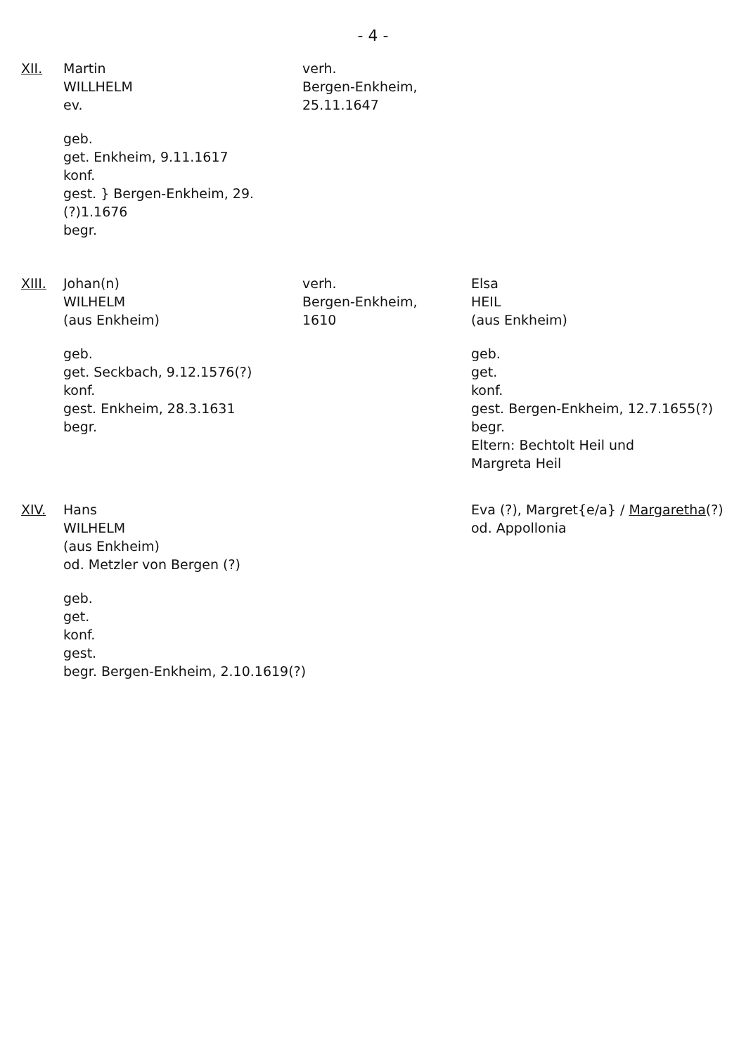- 4 -
XII. Martin
WILLHELM
ev.
geb.
get. Enkheim, 9.11.1617
konf.
gest. } Bergen-Enkheim, 29.(?)1.1676
begr.
verh.
Bergen-Enkheim,
25.11.1647
XIII. Johan(n)
WILHELM
(aus Enkheim)
geb.
get. Seckbach, 9.12.1576(?)
konf.
gest. Enkheim, 28.3.1631
begr.
verh.
Bergen-Enkheim,
1610
Elsa
HEIL
(aus Enkheim)
geb.
get.
konf.
gest. Bergen-Enkheim, 12.7.1655(?)
begr.
Eltern: Bechtolt Heil und
Margreta Heil
XIV. Hans
WILHELM
(aus Enkheim)
od. Metzler von Bergen (?)
geb.
get.
konf.
gest.
begr. Bergen-Enkheim, 2.10.1619(?)
Eva (?), Margret{e/a} / Margaretha(?)
od. Appollonia